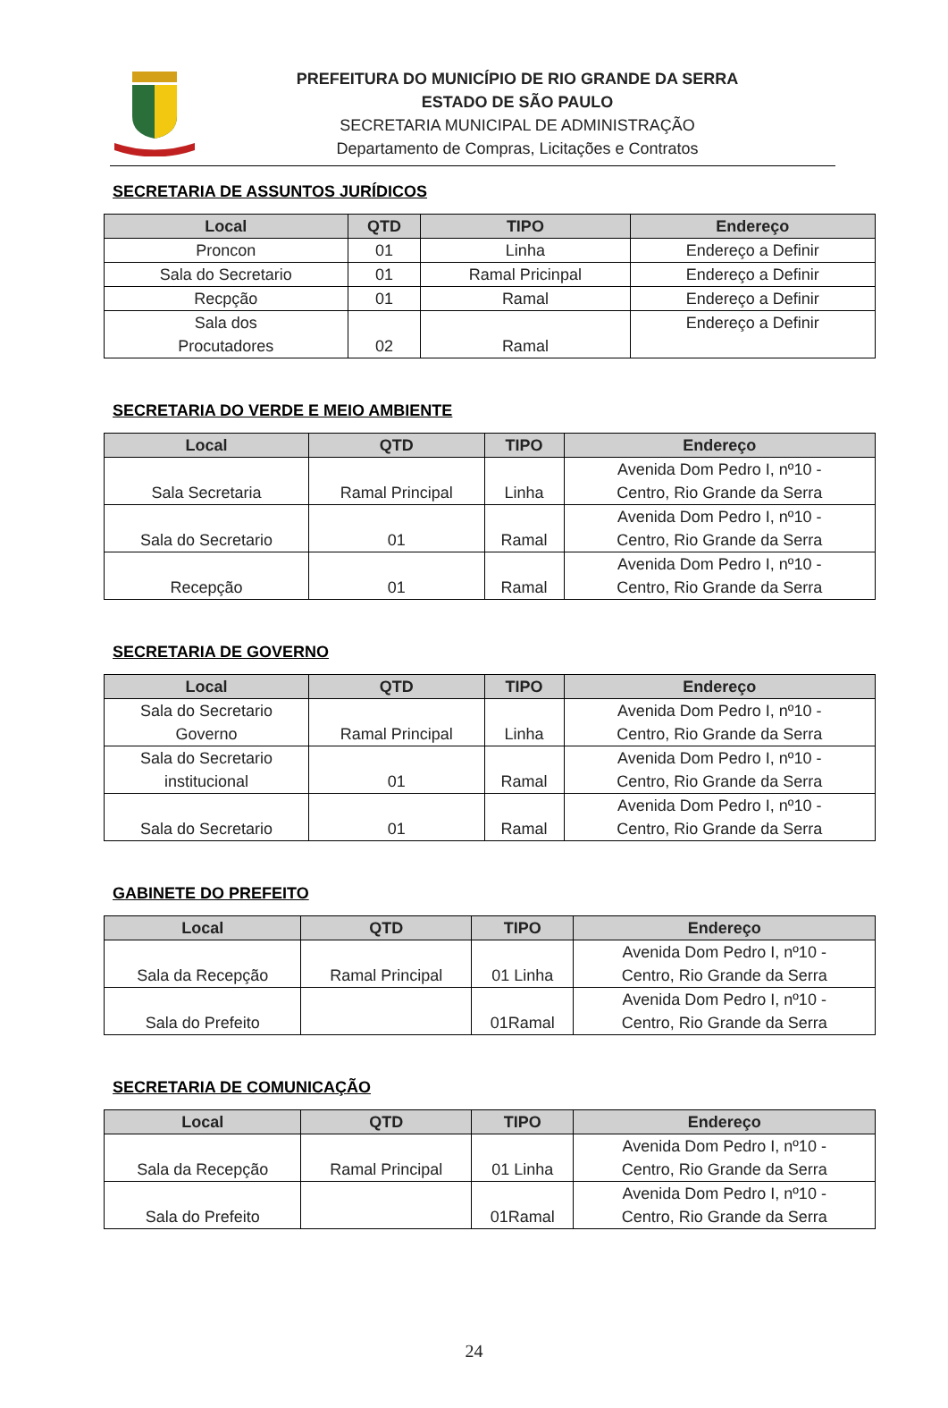PREFEITURA DO MUNICÍPIO DE RIO GRANDE DA SERRA
ESTADO DE SÃO PAULO
SECRETARIA MUNICIPAL DE ADMINISTRAÇÃO
Departamento de Compras, Licitações e Contratos
SECRETARIA DE ASSUNTOS JURÍDICOS
| Local | QTD | TIPO | Endereço |
| --- | --- | --- | --- |
| Proncon | 01 | Linha | Endereço a Definir |
| Sala do Secretario | 01 | Ramal Pricinpal | Endereço a Definir |
| Recpção | 01 | Ramal | Endereço a Definir |
| Sala dos Procutadores | 02 | Ramal | Endereço a Definir |
SECRETARIA DO VERDE E MEIO AMBIENTE
| Local | QTD | TIPO | Endereço |
| --- | --- | --- | --- |
| Sala Secretaria | Ramal Principal | Linha | Avenida Dom Pedro I, nº10 - Centro, Rio Grande da Serra |
| Sala do Secretario | 01 | Ramal | Avenida Dom Pedro I, nº10 - Centro, Rio Grande da Serra |
| Recepção | 01 | Ramal | Avenida Dom Pedro I, nº10 - Centro, Rio Grande da Serra |
SECRETARIA DE GOVERNO
| Local | QTD | TIPO | Endereço |
| --- | --- | --- | --- |
| Sala do Secretario Governo | Ramal Principal | Linha | Avenida Dom Pedro I, nº10 - Centro, Rio Grande da Serra |
| Sala do Secretario institucional | 01 | Ramal | Avenida Dom Pedro I, nº10 - Centro, Rio Grande da Serra |
| Sala do Secretario | 01 | Ramal | Avenida Dom Pedro I, nº10 - Centro, Rio Grande da Serra |
GABINETE DO PREFEITO
| Local | QTD | TIPO | Endereço |
| --- | --- | --- | --- |
| Sala da Recepção | Ramal Principal | 01 Linha | Avenida Dom Pedro I, nº10 - Centro, Rio Grande da Serra |
| Sala do Prefeito | | 01Ramal | Avenida Dom Pedro I, nº10 - Centro, Rio Grande da Serra |
SECRETARIA DE COMUNICAÇÃO
| Local | QTD | TIPO | Endereço |
| --- | --- | --- | --- |
| Sala da Recepção | Ramal Principal | 01 Linha | Avenida Dom Pedro I, nº10 - Centro, Rio Grande da Serra |
| Sala do Prefeito | | 01Ramal | Avenida Dom Pedro I, nº10 - Centro, Rio Grande da Serra |
24